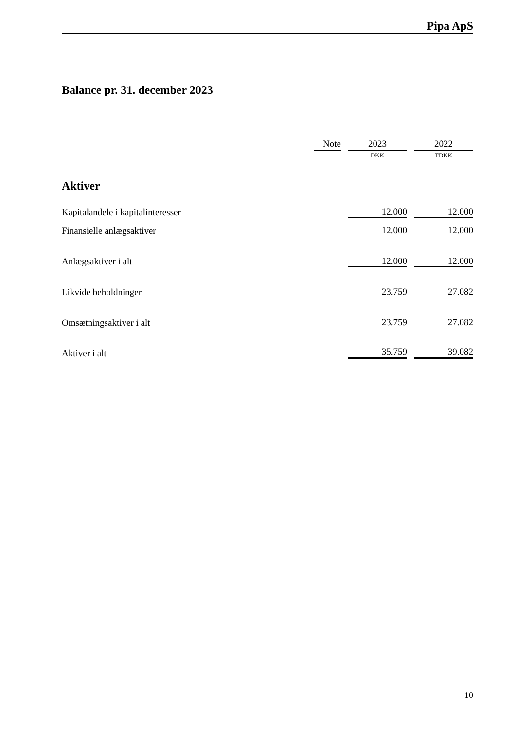Pipa ApS
Balance pr. 31. december 2023
| | Note | | 2023 | | 2022 |
| --- | --- | --- | --- | --- | --- |
| | | | DKK | | TDKK |
| Aktiver | | | | | |
| Kapitalandele i kapitalinteresser | | | 12.000 | | 12.000 |
| Finansielle anlægsaktiver | | | 12.000 | | 12.000 |
| Anlægsaktiver i alt | | | 12.000 | | 12.000 |
| Likvide beholdninger | | | 23.759 | | 27.082 |
| Omsætningsaktiver i alt | | | 23.759 | | 27.082 |
| Aktiver i alt | | | 35.759 | | 39.082 |
10